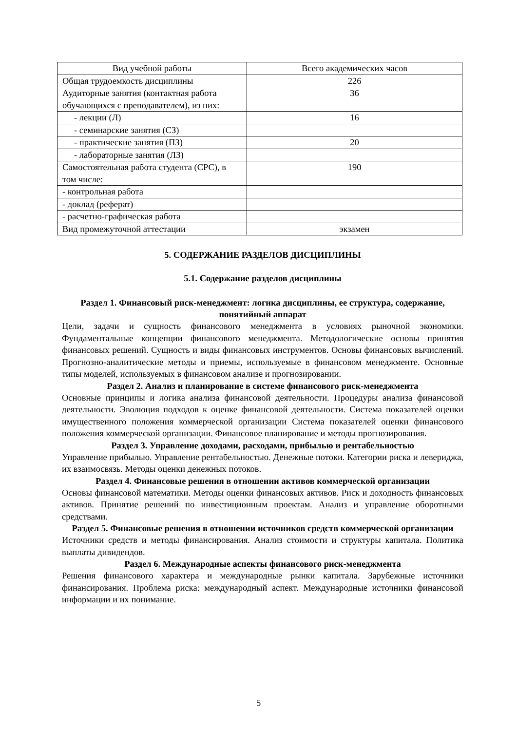| Вид учебной работы | Всего академических часов |
| Общая трудоемкость дисциплины | 226 |
| Аудиторные занятия (контактная работа обучающихся с преподавателем), из них: | 36 |
| - лекции (Л) | 16 |
| - семинарские занятия (СЗ) | |
| - практические занятия (ПЗ) | 20 |
| - лабораторные занятия (ЛЗ) | |
| Самостоятельная работа студента (СРС), в том числе: | 190 |
| - контрольная работа | |
| - доклад (реферат) | |
| - расчетно-графическая работа | |
| Вид промежуточной аттестации | экзамен |
5. СОДЕРЖАНИЕ РАЗДЕЛОВ ДИСЦИПЛИНЫ
5.1. Содержание разделов дисциплины
Раздел 1. Финансовый риск-менеджмент: логика дисциплины, ее структура, содержание, понятийный аппарат
Цели, задачи и сущность финансового менеджмента в условиях рыночной экономики. Фундаментальные концепции финансового менеджмента. Методологические основы принятия финансовых решений. Сущность и виды финансовых инструментов. Основы финансовых вычислений. Прогнозно-аналитические методы и приемы, используемые в финансовом менеджменте. Основные типы моделей, используемых в финансовом анализе и прогнозировании.
Раздел 2. Анализ и планирование в системе финансового риск-менеджмента
Основные принципы и логика анализа финансовой деятельности. Процедуры анализа финансовой деятельности. Эволюция подходов к оценке финансовой деятельности. Система показателей оценки имущественного положения коммерческой организации Система показателей оценки финансового положения коммерческой организации. Финансовое планирование и методы прогнозирования.
Раздел 3. Управление доходами, расходами, прибылью и рентабельностью
Управление прибылью. Управление рентабельностью. Денежные потоки. Категории риска и левериджа, их взаимосвязь. Методы оценки денежных потоков.
Раздел 4. Финансовые решения в отношении активов коммерческой организации
Основы финансовой математики. Методы оценки финансовых активов. Риск и доходность финансовых активов. Принятие решений по инвестиционным проектам. Анализ и управление оборотными средствами.
Раздел 5. Финансовые решения в отношении источников средств коммерческой организации
Источники средств и методы финансирования. Анализ стоимости и структуры капитала. Политика выплаты дивидендов.
Раздел 6. Международные аспекты финансового риск-менеджмента
Решения финансового характера и международные рынки капитала. Зарубежные источники финансирования. Проблема риска: международный аспект. Международные источники финансовой информации и их понимание.
5